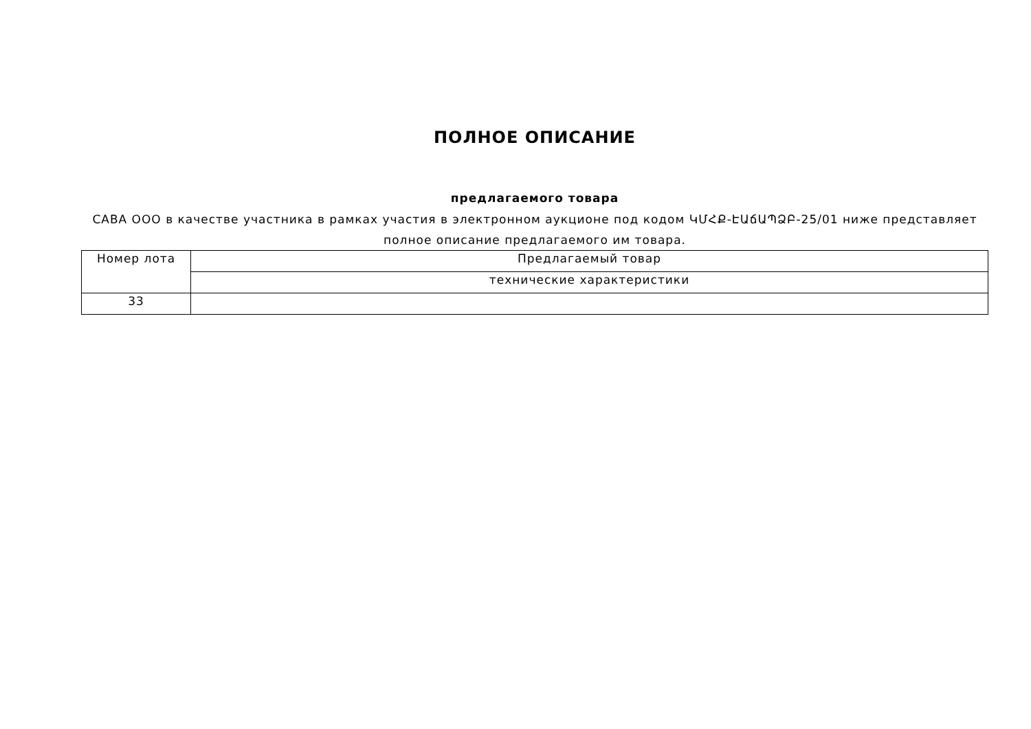ПОЛНОЕ ОПИСАНИЕ
предлагаемого товара
CАВА ООО в качестве участника в рамках участия в электронном аукционе под кодом ԿՄՀՔ-ԷԱճԱՊՁԲ-25/01 ниже представляет полное описание предлагаемого им товара.
| Номер лота | Предлагаемый товар |
| | технические характеристики |
| 33 | |